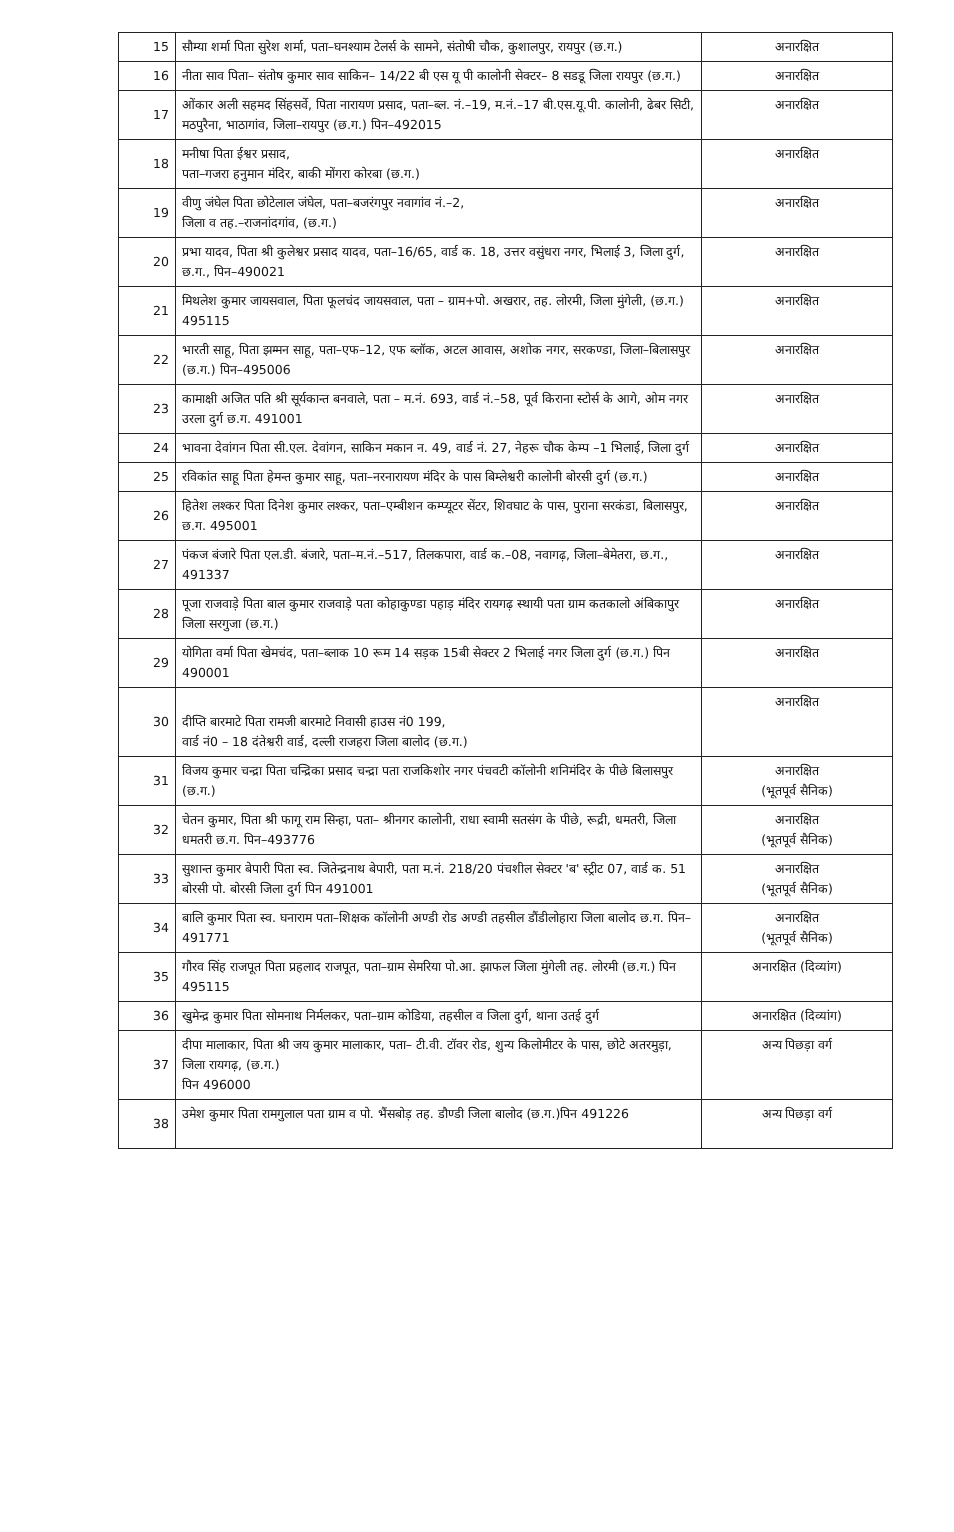| 15 | सौम्या शर्मा पिता सुरेश शर्मा, पता–घनश्याम टेलर्स के सामने, संतोषी चौक, कुशालपुर, रायपुर (छ.ग.) | अनारक्षित |
| 16 | नीता साव पिता– संतोष कुमार साव साकिन– 14/22 बी एस यू पी कालोनी सेक्टर– 8 सडडू जिला रायपुर (छ.ग.) | अनारक्षित |
| 17 | ओंकार अली सहमद सिंहसर्वे, पिता नारायण प्रसाद, पता–ब्ल. नं.–19, म.नं.–17 बी.एस.यू.पी. कालोनी, ढेबर सिटी, मठपुरैना, भाठागांव, जिला–रायपुर (छ.ग.) पिन–492015 | अनारक्षित |
| 18 | मनीषा पिता ईश्वर प्रसाद, पता–गजरा हनुमान मंदिर, बाकी मोंगरा कोरबा (छ.ग.) | अनारक्षित |
| 19 | वीणु जंघेल पिता छोटेलाल जंघेल, पता–बजरंगपुर नवागांव नं.–2, जिला व तह.–राजनांदगांव, (छ.ग.) | अनारक्षित |
| 20 | प्रभा यादव, पिता श्री कुलेश्वर प्रसाद यादव, पता–16/65, वार्ड क. 18, उत्तर वसुंधरा नगर, भिलाई 3, जिला दुर्ग, छ.ग., पिन–490021 | अनारक्षित |
| 21 | मिथलेश कुमार जायसवाल, पिता फूलचंद जायसवाल, पता – ग्राम+पो. अखरार, तह. लोरमी, जिला मुंगेली, (छ.ग.) 495115 | अनारक्षित |
| 22 | भारती साहू, पिता झम्मन साहू, पता–एफ–12, एफ ब्लॉक, अटल आवास, अशोक नगर, सरकण्डा, जिला–बिलासपुर (छ.ग.) पिन–495006 | अनारक्षित |
| 23 | कामाक्षी अजित पति श्री सूर्यकान्त बनवाले, पता – म.नं. 693, वार्ड नं.–58, पूर्व किराना स्टोर्स के आगे, ओम नगर उरला दुर्ग छ.ग. 491001 | अनारक्षित |
| 24 | भावना देवांगन पिता सी.एल. देवांगन, साकिन मकान न. 49, वार्ड नं. 27, नेहरू चौक केम्प –1 भिलाई, जिला दुर्ग | अनारक्षित |
| 25 | रविकांत साहू पिता हेमन्त कुमार साहू, पता–नरनारायण मंदिर के पास बिम्लेश्वरी कालोनी बोरसी दुर्ग (छ.ग.) | अनारक्षित |
| 26 | हितेश लश्कर पिता दिनेश कुमार लश्कर, पता–एम्बीशन कम्प्यूटर सेंटर, शिवघाट के पास, पुराना सरकंडा, बिलासपुर, छ.ग. 495001 | अनारक्षित |
| 27 | पंकज बंजारे पिता एल.डी. बंजारे, पता–म.नं.–517, तिलकपारा, वार्ड क.–08, नवागढ़, जिला–बेमेतरा, छ.ग., 491337 | अनारक्षित |
| 28 | पूजा राजवाड़े पिता बाल कुमार राजवाड़े पता कोहाकुण्डा पहाड़ मंदिर रायगढ़ स्थायी पता ग्राम कतकालो अंबिकापुर जिला सरगुजा (छ.ग.) | अनारक्षित |
| 29 | योगिता वर्मा पिता खेमचंद, पता–ब्लाक 10 रूम 14 सड़क 15बी सेक्टर 2 भिलाई नगर जिला दुर्ग (छ.ग.) पिन 490001 | अनारक्षित |
| 30 | दीप्ति बारमाटे पिता रामजी बारमाटे निवासी हाउस नं0 199, वार्ड नं0 – 18 दंतेश्वरी वार्ड, दल्ली राजहरा जिला बालोद (छ.ग.) | अनारक्षित |
| 31 | विजय कुमार चन्द्रा पिता चन्द्रिका प्रसाद चन्द्रा पता राजकिशोर नगर पंचवटी कॉलोनी शनिमंदिर के पीछे बिलासपुर (छ.ग.) | अनारक्षित (भूतपूर्व सैनिक) |
| 32 | चेतन कुमार, पिता श्री फागू राम सिन्हा, पता– श्रीनगर कालोनी, राधा स्वामी सतसंग के पीछे, रूद्री, धमतरी, जिला धमतरी छ.ग. पिन–493776 | अनारक्षित (भूतपूर्व सैनिक) |
| 33 | सुशान्त कुमार बेपारी पिता स्व. जितेन्द्रनाथ बेपारी, पता म.नं. 218/20 पंचशील सेक्टर 'ब' स्ट्रीट 07, वार्ड क. 51 बोरसी पो. बोरसी जिला दुर्ग पिन 491001 | अनारक्षित (भूतपूर्व सैनिक) |
| 34 | बालि कुमार पिता स्व. घनाराम पता–शिक्षक कॉलोनी अण्डी रोड अण्डी तहसील डौंडीलोहारा जिला बालोद छ.ग. पिन–491771 | अनारक्षित (भूतपूर्व सैनिक) |
| 35 | गौरव सिंह राजपूत पिता प्रहलाद राजपूत, पता–ग्राम सेमरिया पो.आ. झाफल जिला मुंगेली तह. लोरमी (छ.ग.) पिन 495115 | अनारक्षित (दिव्यांग) |
| 36 | खुमेन्द्र कुमार पिता सोमनाथ निर्मलकर, पता–ग्राम कोडिया, तहसील व जिला दुर्ग, थाना उतई दुर्ग | अनारक्षित (दिव्यांग) |
| 37 | दीपा मालाकार, पिता श्री जय कुमार मालाकार, पता– टी.वी. टॉवर रोड, शुन्य किलोमीटर के पास, छोटे अतरमुड़ा, जिला रायगढ़, (छ.ग.) पिन 496000 | अन्य पिछड़ा वर्ग |
| 38 | उमेश कुमार पिता रामगुलाल पता ग्राम व पो. भैंसबोड़ तह. डौण्डी जिला बालोद (छ.ग.)पिन 491226 | अन्य पिछड़ा वर्ग |